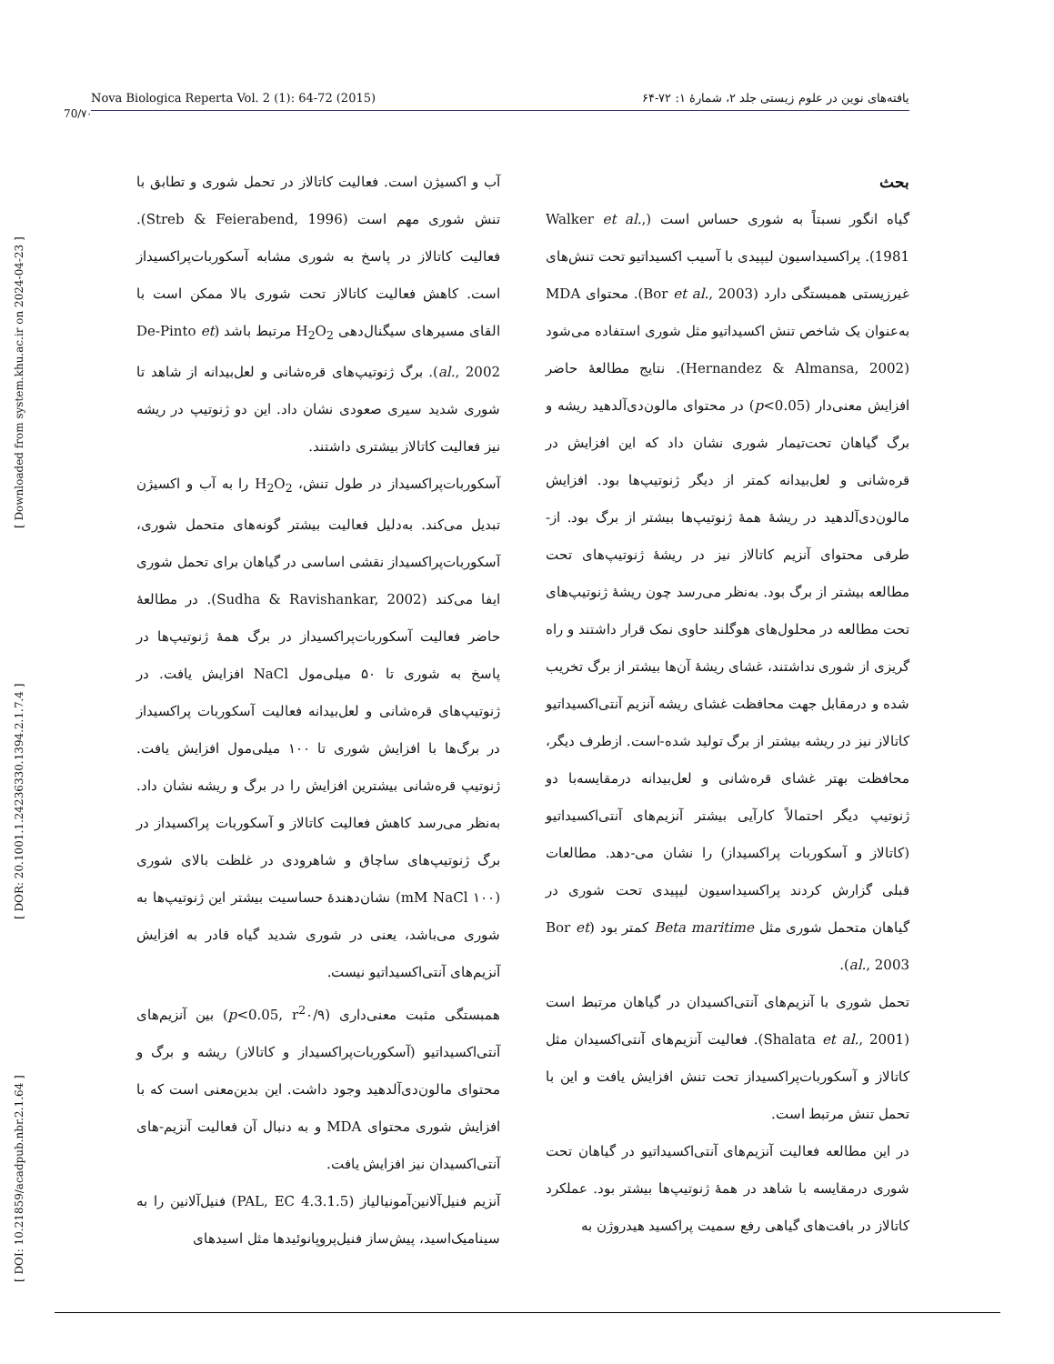70/۷۰
Nova Biologica Reperta Vol. 2 (1): 64-72 (2015) یافته‌های نوین در علوم زیستی جلد ۲، شمارهٔ ۱: ۷۲-۶۴
[ DOI: 10.21859/acadpub.nbr.2.1.64 ] [ DOR: 20.1001.1.24236330.1394.2.1.7.4 ] [ Downloaded from system.khu.ac.ir on 2024-04-23 ]
بحث
گیاه انگور نسبتاً به شوری حساس است (Walker et al., 1981). پراکسیداسیون لیپیدی با آسیب اکسیداتیو تحت تنش‌های غیرزیستی همبستگی دارد (Bor et al., 2003). محتوای MDA به‌عنوان یک شاخص تنش اکسیداتیو مثل شوری استفاده می‌شود (Hernandez & Almansa, 2002). نتایج مطالعهٔ حاضر افزایش معنی‌دار (p<0.05) در محتوای مالون‌دی‌آلدهید ریشه و برگ گیاهان تحت‌تیمار شوری نشان داد که این افزایش در قره‌شانی و لعل‌بیدانه کمتر از دیگر ژنوتیپ‌ها بود. افزایش مالون‌دی‌آلدهید در ریشهٔ همهٔ ژنوتیپ‌ها بیشتر از برگ بود. از-طرفی محتوای آنزیم کاتالاز نیز در ریشهٔ ژنوتیپ‌های تحت مطالعه بیشتر از برگ بود. به‌نظر می‌رسد چون ریشهٔ ژنوتیپ‌های تحت مطالعه در محلول‌های هوگلند حاوی نمک قرار داشتند و راه گریزی از شوری نداشتند، غشای ریشهٔ آن‌ها بیشتر از برگ تخریب شده و درمقابل جهت محافظت غشای ریشه آنزیم آنتی‌اکسیداتیو کاتالاز نیز در ریشه بیشتر از برگ تولید شده-است. ازطرف دیگر، محافظت بهتر غشای قره‌شانی و لعل‌بیدانه درمقایسه‌با دو ژنوتیپ دیگر احتمالاً کارآیی بیشتر آنزیم‌های آنتی‌اکسیداتیو (کاتالاز و آسکوربات پراکسیداز) را نشان می-دهد. مطالعات قبلی گزارش کردند پراکسیداسیون لیپیدی تحت شوری در گیاهان متحمل شوری مثل Beta maritime کمتر بود (Bor et al., 2003).
تحمل شوری با آنزیم‌های آنتی‌اکسیدان در گیاهان مرتبط است (Shalata et al., 2001). فعالیت آنزیم‌های آنتی‌اکسیدان مثل کاتالاز و آسکوربات‌پراکسیداز تحت تنش افزایش یافت و این با تحمل تنش مرتبط است.
در این مطالعه فعالیت آنزیم‌های آنتی‌اکسیداتیو در گیاهان تحت شوری درمقایسه با شاهد در همهٔ ژنوتیپ‌ها بیشتر بود. عملکرد کاتالاز در بافت‌های گیاهی رفع سمیت پراکسید هیدروژن به
آب و اکسیژن است. فعالیت کاتالاز در تحمل شوری و تطابق با تنش شوری مهم است (Streb & Feierabend, 1996). فعالیت کاتالاز در پاسخ به شوری مشابه آسکوربات‌پراکسیداز است. کاهش فعالیت کاتالاز تحت شوری بالا ممکن است با القای مسیرهای سیگنال‌دهی H<sub>2</sub>O<sub>2</sub> مرتبط باشد (De-Pinto et al., 2002). برگ ژنوتیپ‌های قره‌شانی و لعل‌بیدانه از شاهد تا شوری شدید سیری صعودی نشان داد. این دو ژنوتیپ در ریشه نیز فعالیت کاتالاز بیشتری داشتند.
آسکوربات‌پراکسیداز در طول تنش، H<sub>2</sub>O<sub>2</sub> را به آب و اکسیژن تبدیل می‌کند. به‌دلیل فعالیت بیشتر گونه‌های متحمل شوری، آسکوربات‌پراکسیداز نقشی اساسی در گیاهان برای تحمل شوری ایفا می‌کند (Sudha & Ravishankar, 2002). در مطالعهٔ حاضر فعالیت آسکوربات‌پراکسیداز در برگ همهٔ ژنوتیپ‌ها در پاسخ به شوری تا ۵۰ میلی‌مول NaCl افزایش یافت. در ژنوتیپ‌های قره‌شانی و لعل‌بیدانه فعالیت آسکوربات پراکسیداز در برگ‌ها با افزایش شوری تا ۱۰۰ میلی‌مول افزایش یافت. ژنوتیپ قره‌شانی بیشترین افزایش را در برگ و ریشه نشان داد. به‌نظر می‌رسد کاهش فعالیت کاتالاز و آسکوربات پراکسیداز در برگ ژنوتیپ‌های ساچاق و شاهرودی در غلظت بالای شوری (۱۰۰ mM NaCl) نشان‌دهندهٔ حساسیت بیشتر این ژنوتیپ‌ها به شوری می‌باشد، یعنی در شوری شدید گیاه قادر به افزایش آنزیم‌های آنتی‌اکسیداتیو نیست.
همبستگی مثبت معنی‌داری (p<0.05, r<sup>2</sup>۰/۹) بین آنزیم‌های آنتی‌اکسیداتیو (آسکوربات‌پراکسیداز و کاتالاز) ریشه و برگ و محتوای مالون‌دی‌آلدهید وجود داشت. این بدین‌معنی است که با افزایش شوری محتوای MDA و به دنبال آن فعالیت آنزیم-های آنتی‌اکسیدان نیز افزایش یافت.
آنزیم فنیل‌آلانین‌آمونیالیاز (PAL, EC 4.3.1.5) فنیل‌آلانین را به سینامیک‌اسید، پیش‌ساز فنیل‌پروپانوئیدها مثل اسیدهای